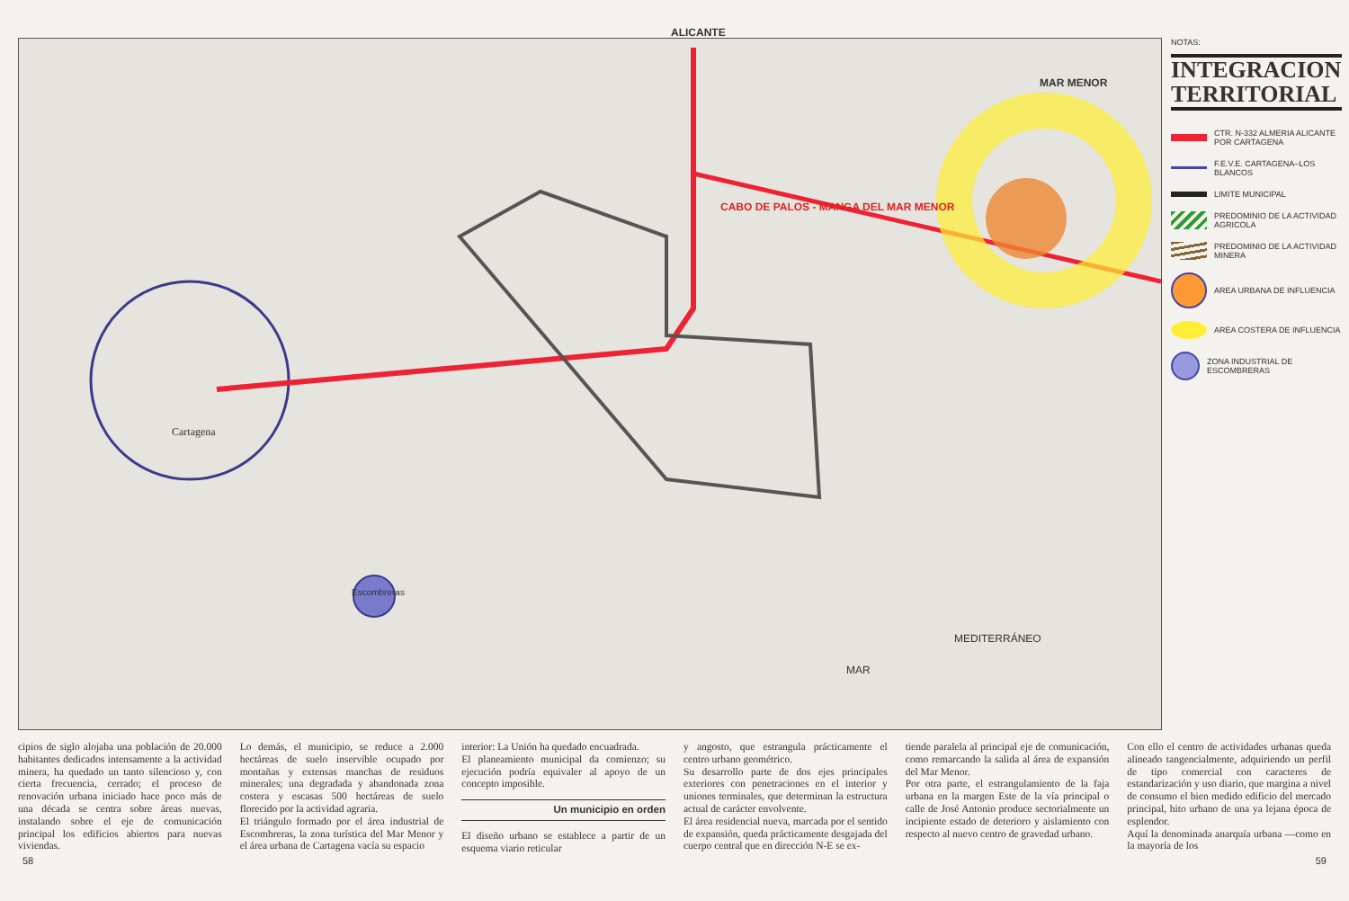ALICANTE
MAR MENOR
CABO DE PALOS - MANGA DEL MAR MENOR
Cartagena
Escombreras
MAR
MEDITERRÁNEO
NOTAS:
INTEGRACION TERRITORIAL
CTR. N-332 ALMERIA ALICANTE POR CARTAGENA
F.E.V.E. CARTAGENA–LOS BLANCOS
LIMITE MUNICIPAL
PREDOMINIO DE LA ACTIVIDAD AGRICOLA
PREDOMINIO DE LA ACTIVIDAD MINERA
AREA URBANA DE INFLUENCIA
AREA COSTERA DE INFLUENCIA
ZONA INDUSTRIAL DE ESCOMBRERAS
cipios de siglo alojaba una población de 20.000 habitantes dedicados intensamente a la actividad minera, ha quedado un tanto silencioso y, con cierta frecuencia, cerrado; el proceso de renovación urbana iniciado hace poco más de una década se centra sobre áreas nuevas, instalando sobre el eje de comunicación principal los edificios abiertos para nuevas viviendas.
Lo demás, el municipio, se reduce a 2.000 hectáreas de suelo inservible ocupado por montañas y extensas manchas de residuos minerales; una degradada y abandonada zona costera y escasas 500 hectáreas de suelo florecido por la actividad agraria.
El triángulo formado por el área industrial de Escombreras, la zona turística del Mar Menor y el área urbana de Cartagena vacía su espacio
interior: La Unión ha quedado encuadrada.
El planeamiento municipal da comienzo; su ejecución podría equivaler al apoyo de un concepto imposible.
Un municipio en orden
El diseño urbano se establece a partir de un esquema viario reticular
y angosto, que estrangula prácticamente el centro urbano geométrico.
Su desarrollo parte de dos ejes principales exteriores con penetraciones en el interior y uniones terminales, que determinan la estructura actual de carácter envolvente.
El área residencial nueva, marcada por el sentido de expansión, queda prácticamente desgajada del cuerpo central que en dirección N-E se ex-
tiende paralela al principal eje de comunicación, como remarcando la salida al área de expansión del Mar Menor.
Por otra parte, el estrangulamiento de la faja urbana en la margen Este de la vía principal o calle de José Antonio produce sectorialmente un incipiente estado de deterioro y aislamiento con respecto al nuevo centro de gravedad urbano.
Con ello el centro de actividades urbanas queda alineado tangencialmente, adquiriendo un perfil de tipo comercial con caracteres de estandarización y uso diario, que margina a nivel de consumo el bien medido edificio del mercado principal, hito urbano de una ya lejana época de esplendor.
Aquí la denominada anarquía urbana —como en la mayoría de los
58 59